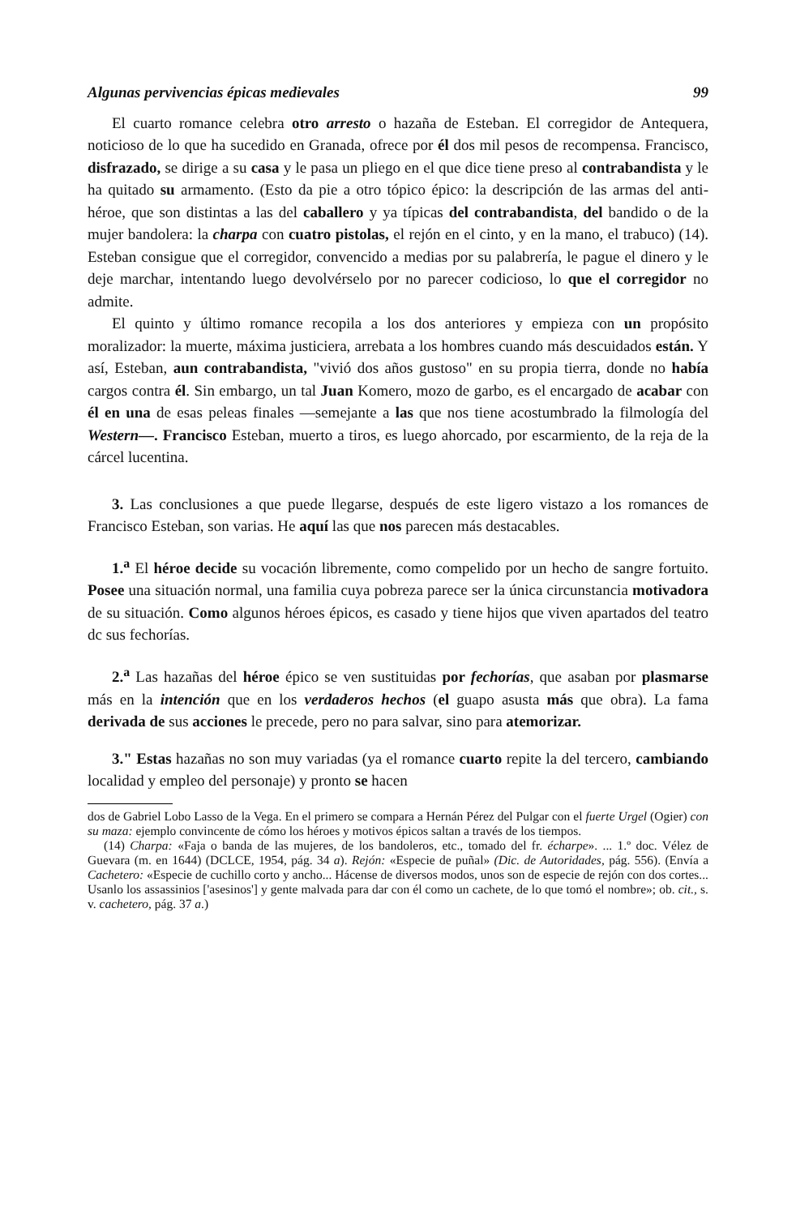Algunas pervivencias épicas medievales 99
El cuarto romance celebra otro arresto o hazaña de Esteban. El corregidor de Antequera, noticioso de lo que ha sucedido en Granada, ofrece por él dos mil pesos de recompensa. Francisco, disfrazado, se dirige a su casa y le pasa un pliego en el que dice tiene preso al contrabandista y le ha quitado su armamento. (Esto da pie a otro tópico épico: la descripción de las armas del anti-héroe, que son distintas a las del caballero y ya típicas del contrabandista, del bandido o de la mujer bandolera: la charpa con cuatro pistolas, el rejón en el cinto, y en la mano, el trabuco) (14). Esteban consigue que el corregidor, convencido a medias por su palabrería, le pague el dinero y le deje marchar, intentando luego devolvérselo por no parecer codicioso, lo que el corregidor no admite.
El quinto y último romance recopila a los dos anteriores y empieza con un propósito moralizador: la muerte, máxima justiciera, arrebata a los hombres cuando más descuidados están. Y así, Esteban, aun contrabandista, "vivió dos años gustoso" en su propia tierra, donde no había cargos contra él. Sin embargo, un tal Juan Komero, mozo de garbo, es el encargado de acabar con él en una de esas peleas finales —semejante a las que nos tiene acostumbrado la filmología del Western—. Francisco Esteban, muerto a tiros, es luego ahorcado, por escarmiento, de la reja de la cárcel lucentina.
3. Las conclusiones a que puede llegarse, después de este ligero vistazo a los romances de Francisco Esteban, son varias. He aquí las que nos parecen más destacables.
1.<sup>a</sup> El héroe decide su vocación libremente, como compelido por un hecho de sangre fortuito. Posee una situación normal, una familia cuya pobreza parece ser la única circunstancia motivadora de su situación. Como algunos héroes épicos, es casado y tiene hijos que viven apartados del teatro dc sus fechorías.
2.<sup>a</sup> Las hazañas del héroe épico se ven sustituidas por fechorías, que asaban por plasmarse más en la intención que en los verdaderos hechos (el guapo asusta más que obra). La fama derivada de sus acciones le precede, pero no para salvar, sino para atemorizar.
3." Estas hazañas no son muy variadas (ya el romance cuarto repite la del tercero, cambiando localidad y empleo del personaje) y pronto se hacen
dos de Gabriel Lobo Lasso de la Vega. En el primero se compara a Hernán Pérez del Pulgar con el fuerte Urgel (Ogier) con su maza: ejemplo convincente de cómo los héroes y motivos épicos saltan a través de los tiempos.
(14) Charpa: «Faja o banda de las mujeres, de los bandoleros, etc., tomado del fr. écharpe». ... 1.º doc. Vélez de Guevara (m. en 1644) (DCLCE, 1954, pág. 34 a). Rejón: «Especie de puñal» (Dic. de Autoridades, pág. 556). (Envía a Cachetero: «Especie de cuchillo corto y ancho... Hácense de diversos modos, unos son de especie de rejón con dos cortes... Usanlo los assassinios ['asesinos'] y gente malvada para dar con él como un cachete, de lo que tomó el nombre»; ob. cit., s. v. cachetero, pág. 37 a.)